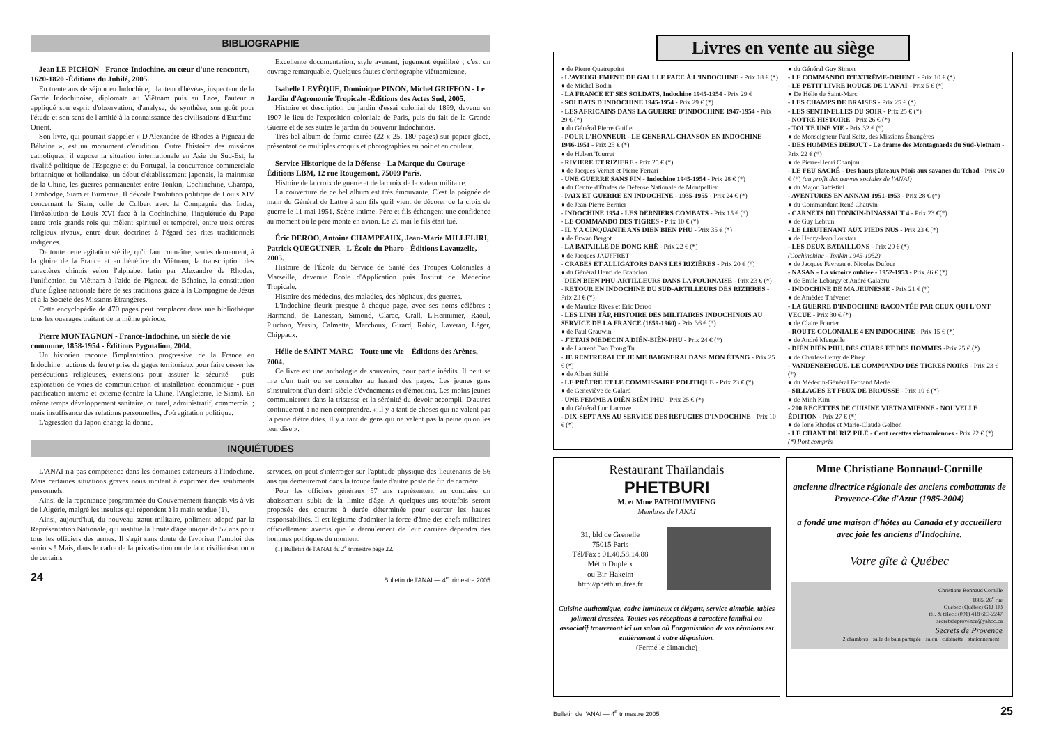BIBLIOGRAPHIE
Jean LE PICHON - France-Indochine, au cœur d'une rencontre, 1620-1820 -Éditions du Jubilé, 2005.
En trente ans de séjour en Indochine, planteur d'hévéas, inspecteur de la Garde Indochinoise, diplomate au Viêtnam puis au Laos, l'auteur a appliqué son esprit d'observation, d'analyse, de synthèse, son goût pour l'étude et son sens de l'amitié à la connaissance des civilisations d'Extrême-Orient.
Son livre, qui pourrait s'appeler « D'Alexandre de Rhodes à Pigneau de Béhaine », est un monument d'érudition. Outre l'histoire des missions catholiques, il expose la situation internationale en Asie du Sud-Est, la rivalité politique de l'Espagne et du Portugal, la concurrence commerciale britannique et hollandaise, un début d'établissement japonais, la mainmise de la Chine, les guerres permanentes entre Tonkin, Cochinchine, Champa, Cambodge, Siam et Birmanie. Il dévoile l'ambition politique de Louis XIV concernant le Siam, celle de Colbert avec la Compagnie des Indes, l'irrésolution de Louis XVI face à la Cochinchine, l'inquiétude du Pape entre trois grands rois qui mêlent spirituel et temporel, entre trois ordres religieux rivaux, entre deux doctrines à l'égard des rites traditionnels indigènes.
De toute cette agitation stérile, qu'il faut connaître, seules demeurent, à la gloire de la France et au bénéfice du Viêtnam, la transcription des caractères chinois selon l'alphabet latin par Alexandre de Rhodes, l'unification du Viêtnam à l'aide de Pigneau de Béhaine, la constitution d'une Église nationale fière de ses traditions grâce à la Compagnie de Jésus et à la Société des Missions Étrangères.
Cette encyclopédie de 470 pages peut remplacer dans une bibliothèque tous les ouvrages traitant de la même période.
Pierre MONTAGNON - France-Indochine, un siècle de vie commune, 1858-1954 - Éditions Pygmalion, 2004.
Un historien raconte l'implantation progressive de la France en Indochine : actions de feu et prise de gages territoriaux pour faire cesser les persécutions religieuses, extensions pour assurer la sécurité - puis exploration de voies de communication et installation économique - puis pacification interne et externe (contre la Chine, l'Angleterre, le Siam). En même temps développement sanitaire, culturel, administratif, commercial ; mais insuffisance des relations personnelles, d'où agitation politique.
L'agression du Japon change la donne.
Excellente documentation, style avenant, jugement équilibré ; c'est un ouvrage remarquable. Quelques fautes d'orthographe viêtnamienne.
Isabelle LEVÊQUE, Dominique PINON, Michel GRIFFON - Le Jardin d'Agronomie Tropicale -Éditions des Actes Sud, 2005.
Histoire et description du jardin d'essai colonial de 1899, devenu en 1907 le lieu de l'exposition coloniale de Paris, puis du fait de la Grande Guerre et de ses suites le jardin du Souvenir Indochinois.
Très bel album de forme carrée (22 x 25, 180 pages) sur papier glacé, présentant de multiples croquis et photographies en noir et en couleur.
Service Historique de la Défense - La Marque du Courage - Éditions LBM, 12 rue Rougemont, 75009 Paris.
Histoire de la croix de guerre et de la croix de la valeur militaire.
La couverture de ce bel album est très émouvante. C'est la poignée de main du Général de Lattre à son fils qu'il vient de décorer de la croix de guerre le 11 mai 1951. Scène intime. Père et fils échangent une confidence au moment où le père monte en avion. Le 29 mai le fils était tué.
Éric DEROO, Antoine CHAMPEAUX, Jean-Marie MILLELIRI, Patrick QUEGUINER - L'École du Pharo - Éditions Lavauzelle, 2005.
Histoire de l'École du Service de Santé des Troupes Coloniales à Marseille, devenue École d'Application puis Institut de Médecine Tropicale.
Histoire des médecins, des maladies, des hôpitaux, des guerres.
L'Indochine fleurit presque à chaque page, avec ses noms célèbres : Harmand, de Lanessan, Simond, Clarac, Grall, L'Herminier, Raoul, Pluchon, Yersin, Calmette, Marchoux, Girard, Robic, Laveran, Léger, Chippaux.
Hélie de SAINT MARC – Toute une vie – Éditions des Arènes, 2004.
Ce livre est une anthologie de souvenirs, pour partie inédits. Il peut se lire d'un trait ou se consulter au hasard des pages. Les jeunes gens s'instruiront d'un demi-siècle d'événements et d'émotions. Les moins jeunes communieront dans la tristesse et la sérénité du devoir accompli. D'autres continueront à ne rien comprendre. « Il y a tant de choses qui ne valent pas la peine d'être dites. Il y a tant de gens qui ne valent pas la peine qu'on les leur dise ».
INQUIÉTUDES
L'ANAI n'a pas compétence dans les domaines extérieurs à l'Indochine. Mais certaines situations graves nous incitent à exprimer des sentiments personnels.
Ainsi de la repentance programmée du Gouvernement français vis à vis de l'Algérie, malgré les insultes qui répondent à la main tendue (1).
Ainsi, aujourd'hui, du nouveau statut militaire, poliment adopté par la Représentation Nationale, qui institue la limite d'âge unique de 57 ans pour tous les officiers des armes. Il s'agit sans doute de favoriser l'emploi des seniors ! Mais, dans le cadre de la privatisation ou de la « civilianisation » de certains
services, on peut s'interroger sur l'aptitude physique des lieutenants de 56 ans qui demeureront dans la troupe faute d'autre poste de fin de carrière.
Pour les officiers généraux 57 ans représentent au contraire un abaissement subit de la limite d'âge. A quelques-uns toutefois seront proposés des contrats à durée déterminée pour exercer les hautes responsabilités. Il est légitime d'admirer la force d'âme des chefs militaires officiellement avertis que le déroulement de leur carrière dépendra des hommes politiques du moment.
(1) Bulletin de l'ANAI du 2<sup>e</sup> trimestre page 22.
24 Bulletin de l'ANAI — 4<sup>e</sup> trimestre 2005
Livres en vente au siège
● de Pierre Quatrepoint
- L'AVEUGLEMENT. DE GAULLE FACE À L'INDOCHINE - Prix 18 € (*)
● de Michel Bodin
- LA FRANCE ET SES SOLDATS, Indochine 1945-1954 - Prix 29 €
- SOLDATS D'INDOCHINE 1945-1954 - Prix 29 € (*)
- LES AFRICAINS DANS LA GUERRE D'INDOCHINE 1947-1954 - Prix 29 € (*)
● du Général Pierre Guillet
- POUR L'HONNEUR - LE GENERAL CHANSON EN INDOCHINE 1946-1951 - Prix 25 € (*)
● de Hubert Tourret
- RIVIERE ET RIZIERE - Prix 25 € (*)
● de Jacques Vernet et Pierre Ferrari
- UNE GUERRE SANS FIN - Indochine 1945-1954 - Prix 28 € (*)
● du Centre d'Études de Défense Nationale de Montpellier
- PAIX ET GUERRE EN INDOCHINE - 1935-1955 - Prix 24 € (*)
● de Jean-Pierre Bernier
- INDOCHINE 1954 - LES DERNIERS COMBATS - Prix 15 € (*)
- LE COMMANDO DES TIGRES - Prix 10 € (*)
- IL Y A CINQUANTE ANS DIEN BIEN PHU - Prix 35 € (*)
● de Erwan Bergot
- LA BATAILLE DE DONG KHÊ - Prix 22 € (*)
● de Jacques JAUFFRET
- CRABES ET ALLIGATORS DANS LES RIZIÈRES - Prix 20 € (*)
● du Général Henri de Brancion
- DIEN BIEN PHU-ARTILLEURS DANS LA FOURNAISE - Prix 23 € (*)
- RETOUR EN INDOCHINE DU SUD-ARTILLEURS DES RIZIERES - Prix 23 € (*)
● de Maurice Rives et Eric Deroo
- LES LINH TÂP, HISTOIRE DES MILITAIRES INDOCHINOIS AU SERVICE DE LA FRANCE (1859-1960) - Prix 36 € (*)
● de Paul Grauwin
- J'ETAIS MEDECIN A DIÊN-BIÊN-PHU - Prix 24 € (*)
● de Laurent Dao Trong Tu
- JE RENTRERAI ET JE ME BAIGNERAI DANS MON ÉTANG - Prix 25 € (*)
● de Albert Stihlé
- LE PRÊTRE ET LE COMMISSAIRE POLITIQUE - Prix 23 € (*)
● de Geneviève de Galard
- UNE FEMME A DIÊN BIÊN PHU - Prix 25 € (*)
● du Général Luc Lacroze
- DIX-SEPT ANS AU SERVICE DES REFUGIES D'INDOCHINE - Prix 10 € (*)
● du Général Guy Simon
- LE COMMANDO D'EXTRÊME-ORIENT - Prix 10 € (*)
- LE PETIT LIVRE ROUGE DE L'ANAI - Prix 5 € (*)
● De Hélie de Saint-Marc
- LES CHAMPS DE BRAISES - Prix 25 € (*)
- LES SENTINELLES DU SOIR - Prix 25 € (*)
- NOTRE HISTOIRE - Prix 26 € (*)
- TOUTE UNE VIE - Prix 32 € (*)
● de Monseigneur Paul Seitz, des Missions Étrangères
- DES HOMMES DEBOUT - Le drame des Montagnards du Sud-Vietnam - Prix 22 € (*)
● de Pierre-Henri Chanjou
- LE FEU SACRÉ - Des hauts plateaux Moïs aux savanes du Tchad - Prix 20 € (*) (au profit des œuvres sociales de l'ANAI)
● du Major Battistini
- AVENTURES EN ANNAM 1951-1953 - Prix 28 € (*)
● du Commandant René Chauvin
- CARNETS DU TONKIN-DINASSAUT 4 - Prix 23 €(*)
● de Guy Lebrun
- LE LIEUTENANT AUX PIEDS NUS - Prix 23 € (*)
● de Henry-Jean Loustau
- LES DEUX BATAILLONS - Prix 20 € (*)
(Cochinchine - Tonkin 1945-1952)
● de Jacques Favreau et Nicolas Dufour
- NASAN - La victoire oubliée - 1952-1953 - Prix 26 € (*)
● de Emile Lebargy et André Galabru
- INDOCHINE DE MA JEUNESSE - Prix 21 € (*)
● de Amédée Thévenet
- LA GUERRE D'INDOCHINE RACONTÉE PAR CEUX QUI L'ONT VECUE - Prix 30 € (*)
● de Claire Fourier
- ROUTE COLONIALE 4 EN INDOCHINE - Prix 15 € (*)
● de André Mengelle
- DIÊN BIÊN PHU. DES CHARS ET DES HOMMES -Prix 25 € (*)
● de Charles-Henry de Pirey
- VANDENBERGUE. LE COMMANDO DES TIGRES NOIRS - Prix 23 € (*)
● du Médecin-Général Fernand Merle
- SILLAGES ET FEUX DE BROUSSE - Prix 10 € (*)
● de Minh Kim
- 200 RECETTES DE CUISINE VIETNAMIENNE - NOUVELLE ÉDITION - Prix 27 € (*)
● de Ione Rhodes et Marie-Claude Gelbon
- LE CHANT DU RIZ PILÉ - Cent recettes vietnamiennes - Prix 22 € (*)
(*) Port compris
Restaurant Thaïlandais
PHETBURI
M. et Mme PATHOUMVIENG
Membres de l'ANAI
31, bld de Grenelle
75015 Paris
Tél/Fax : 01.40.58.14.88
Métro Dupleix
ou Bir-Hakeim
http://phetburi.free.fr
Cuisine authentique, cadre lumineux et élégant, service aimable, tables joliment dressées. Toutes vos réceptions à caractère familial ou associatif trouveront ici un salon où l'organisation de vos réunions est entièrement à votre disposition.
(Fermé le dimanche)
Mme Christiane Bonnaud-Cornille
ancienne directrice régionale des anciens combattants de Provence-Côte d'Azur (1985-2004)
a fondé une maison d'hôtes au Canada et y accueillera avec joie les anciens d'Indochine.
Votre gîte à Québec
Christiane Bonnaud Cornille
1885, 26<sup>e</sup> rue
Québec (Québec) G1J 1J3
tél. & télec.: (001) 418 663-2247
secretsdeprovence@yahoo.ca
Secrets de Provence
· 2 chambres · salle de bain partagée · salon · cuisinette · stationnement ·
Bulletin de l'ANAI — 4<sup>e</sup> trimestre 2005 25